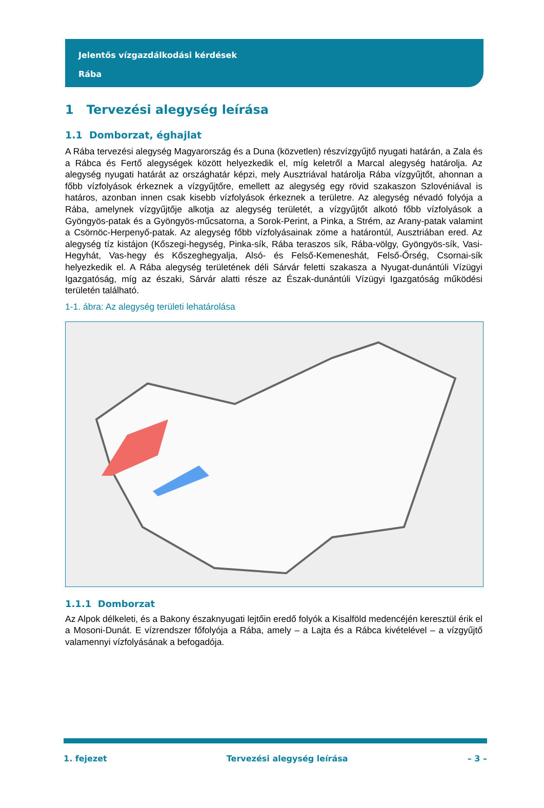Jelentős vízgazdálkodási kérdések
Rába
1 Tervezési alegység leírása
1.1 Domborzat, éghajlat
A Rába tervezési alegység Magyarország és a Duna (közvetlen) részvízgyűjtő nyugati határán, a Zala és a Rábca és Fertő alegységek között helyezkedik el, míg keletről a Marcal alegység határolja. Az alegység nyugati határát az országhatár képzi, mely Ausztriával határolja Rába vízgyűjtőt, ahonnan a főbb vízfolyások érkeznek a vízgyűjtőre, emellett az alegység egy rövid szakaszon Szlovéniával is határos, azonban innen csak kisebb vízfolyások érkeznek a területre. Az alegység névadó folyója a Rába, amelynek vízgyűjtője alkotja az alegység területét, a vízgyűjtőt alkotó főbb vízfolyások a Gyöngyös-patak és a Gyöngyös-műcsatorna, a Sorok-Perint, a Pinka, a Strém, az Arany-patak valamint a Csörnöc-Herpenyő-patak. Az alegység főbb vízfolyásainak zöme a határontúl, Ausztriában ered. Az alegység tíz kistájon (Kőszegi-hegység, Pinka-sík, Rába teraszos sík, Rába-völgy, Gyöngyös-sík, Vasi-Hegyhát, Vas-hegy és Kőszeghegyalja, Alsó- és Felső-Kemeneshát, Felső-Őrség, Csornai-sík helyezkedik el. A Rába alegység területének déli Sárvár feletti szakasza a Nyugat-dunántúli Vízügyi Igazgatóság, míg az északi, Sárvár alatti része az Észak-dunántúli Vízügyi Igazgatóság működési területén található.
1-1. ábra: Az alegység területi lehatárolása
1.1.1 Domborzat
Az Alpok délkeleti, és a Bakony északnyugati lejtőin eredő folyók a Kisalföld medencéjén keresztül érik el a Mosoni-Dunát. E vízrendszer főfolyója a Rába, amely – a Lajta és a Rábca kivételével – a vízgyűjtő valamennyi vízfolyásának a befogadója.
1. fejezet Tervezési alegység leírása – 3 –